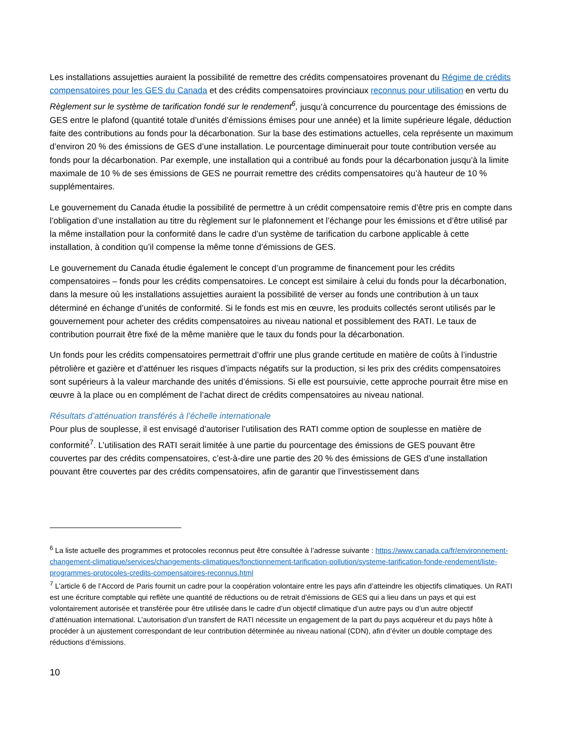Les installations assujetties auraient la possibilité de remettre des crédits compensatoires provenant du Régime de crédits compensatoires pour les GES du Canada et des crédits compensatoires provinciaux reconnus pour utilisation en vertu du Règlement sur le système de tarification fondé sur le rendement<sup>6</sup>, jusqu’à concurrence du pourcentage des émissions de GES entre le plafond (quantité totale d’unités d’émissions émises pour une année) et la limite supérieure légale, déduction faite des contributions au fonds pour la décarbonation. Sur la base des estimations actuelles, cela représente un maximum d’environ 20 % des émissions de GES d’une installation. Le pourcentage diminuerait pour toute contribution versée au fonds pour la décarbonation. Par exemple, une installation qui a contribué au fonds pour la décarbonation jusqu’à la limite maximale de 10 % de ses émissions de GES ne pourrait remettre des crédits compensatoires qu’à hauteur de 10 % supplémentaires.
Le gouvernement du Canada étudie la possibilité de permettre à un crédit compensatoire remis d’être pris en compte dans l’obligation d’une installation au titre du règlement sur le plafonnement et l’échange pour les émissions et d’être utilisé par la même installation pour la conformité dans le cadre d’un système de tarification du carbone applicable à cette installation, à condition qu’il compense la même tonne d’émissions de GES.
Le gouvernement du Canada étudie également le concept d’un programme de financement pour les crédits compensatoires – fonds pour les crédits compensatoires. Le concept est similaire à celui du fonds pour la décarbonation, dans la mesure où les installations assujetties auraient la possibilité de verser au fonds une contribution à un taux déterminé en échange d’unités de conformité. Si le fonds est mis en œuvre, les produits collectés seront utilisés par le gouvernement pour acheter des crédits compensatoires au niveau national et possiblement des RATI. Le taux de contribution pourrait être fixé de la même manière que le taux du fonds pour la décarbonation.
Un fonds pour les crédits compensatoires permettrait d’offrir une plus grande certitude en matière de coûts à l’industrie pétrolière et gazière et d’atténuer les risques d’impacts négatifs sur la production, si les prix des crédits compensatoires sont supérieurs à la valeur marchande des unités d’émissions. Si elle est poursuivie, cette approche pourrait être mise en œuvre à la place ou en complément de l’achat direct de crédits compensatoires au niveau national.
Résultats d’atténuation transférés à l’échelle internationale
Pour plus de souplesse, il est envisagé d’autoriser l’utilisation des RATI comme option de souplesse en matière de conformité<sup>7</sup>. L’utilisation des RATI serait limitée à une partie du pourcentage des émissions de GES pouvant être couvertes par des crédits compensatoires, c’est-à-dire une partie des 20 % des émissions de GES d’une installation pouvant être couvertes par des crédits compensatoires, afin de garantir que l’investissement dans
<sup>6</sup> La liste actuelle des programmes et protocoles reconnus peut être consultée à l’adresse suivante : https://www.canada.ca/fr/environnement-changement-climatique/services/changements-climatiques/fonctionnement-tarification-pollution/systeme-tarification-fonde-rendement/liste-programmes-protocoles-credits-compensatoires-reconnus.html
<sup>7</sup> L’article 6 de l’Accord de Paris fournit un cadre pour la coopération volontaire entre les pays afin d’atteindre les objectifs climatiques. Un RATI est une écriture comptable qui reflète une quantité de réductions ou de retrait d’émissions de GES qui a lieu dans un pays et qui est volontairement autorisée et transférée pour être utilisée dans le cadre d’un objectif climatique d’un autre pays ou d’un autre objectif d’atténuation international. L’autorisation d’un transfert de RATI nécessite un engagement de la part du pays acquéreur et du pays hôte à procéder à un ajustement correspondant de leur contribution déterminée au niveau national (CDN), afin d’éviter un double comptage des réductions d’émissions.
10